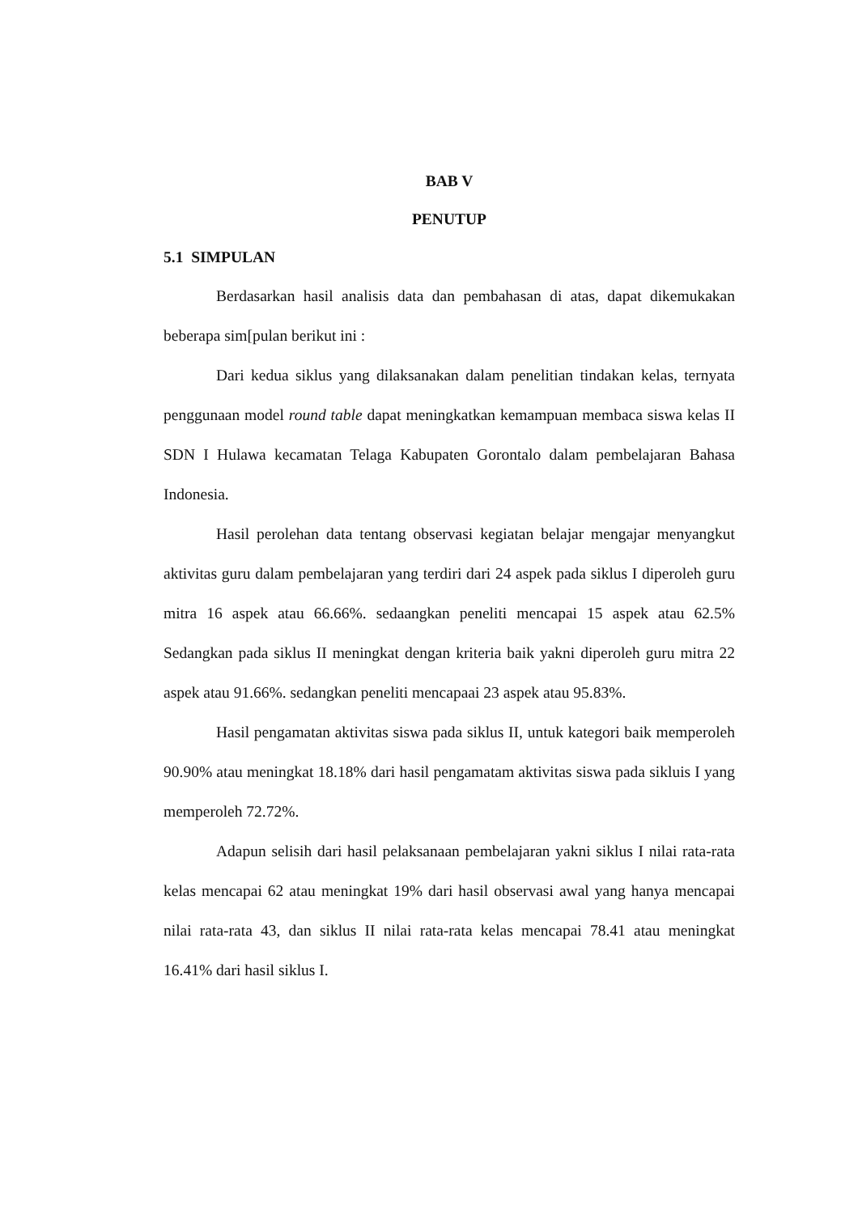BAB V
PENUTUP
5.1 SIMPULAN
Berdasarkan hasil analisis data dan pembahasan di atas, dapat dikemukakan beberapa sim[pulan berikut ini :
Dari kedua siklus yang dilaksanakan dalam penelitian tindakan kelas, ternyata penggunaan model round table dapat meningkatkan kemampuan membaca siswa kelas II SDN I Hulawa kecamatan Telaga Kabupaten Gorontalo dalam pembelajaran Bahasa Indonesia.
Hasil perolehan data tentang observasi kegiatan belajar mengajar menyangkut aktivitas guru dalam pembelajaran yang terdiri dari 24 aspek pada siklus I diperoleh guru mitra 16 aspek atau 66.66%. sedaangkan peneliti mencapai 15 aspek atau 62.5% Sedangkan pada siklus II meningkat dengan kriteria baik yakni diperoleh guru mitra 22 aspek atau 91.66%. sedangkan peneliti mencapaai 23 aspek atau 95.83%.
Hasil pengamatan aktivitas siswa pada siklus II, untuk kategori baik memperoleh 90.90% atau meningkat 18.18% dari hasil pengamatam aktivitas siswa pada sikluis I yang memperoleh 72.72%.
Adapun selisih dari hasil pelaksanaan pembelajaran yakni siklus I nilai rata-rata kelas mencapai 62 atau meningkat 19% dari hasil observasi awal yang hanya mencapai nilai rata-rata 43, dan siklus II nilai rata-rata kelas mencapai 78.41 atau meningkat 16.41% dari hasil siklus I.